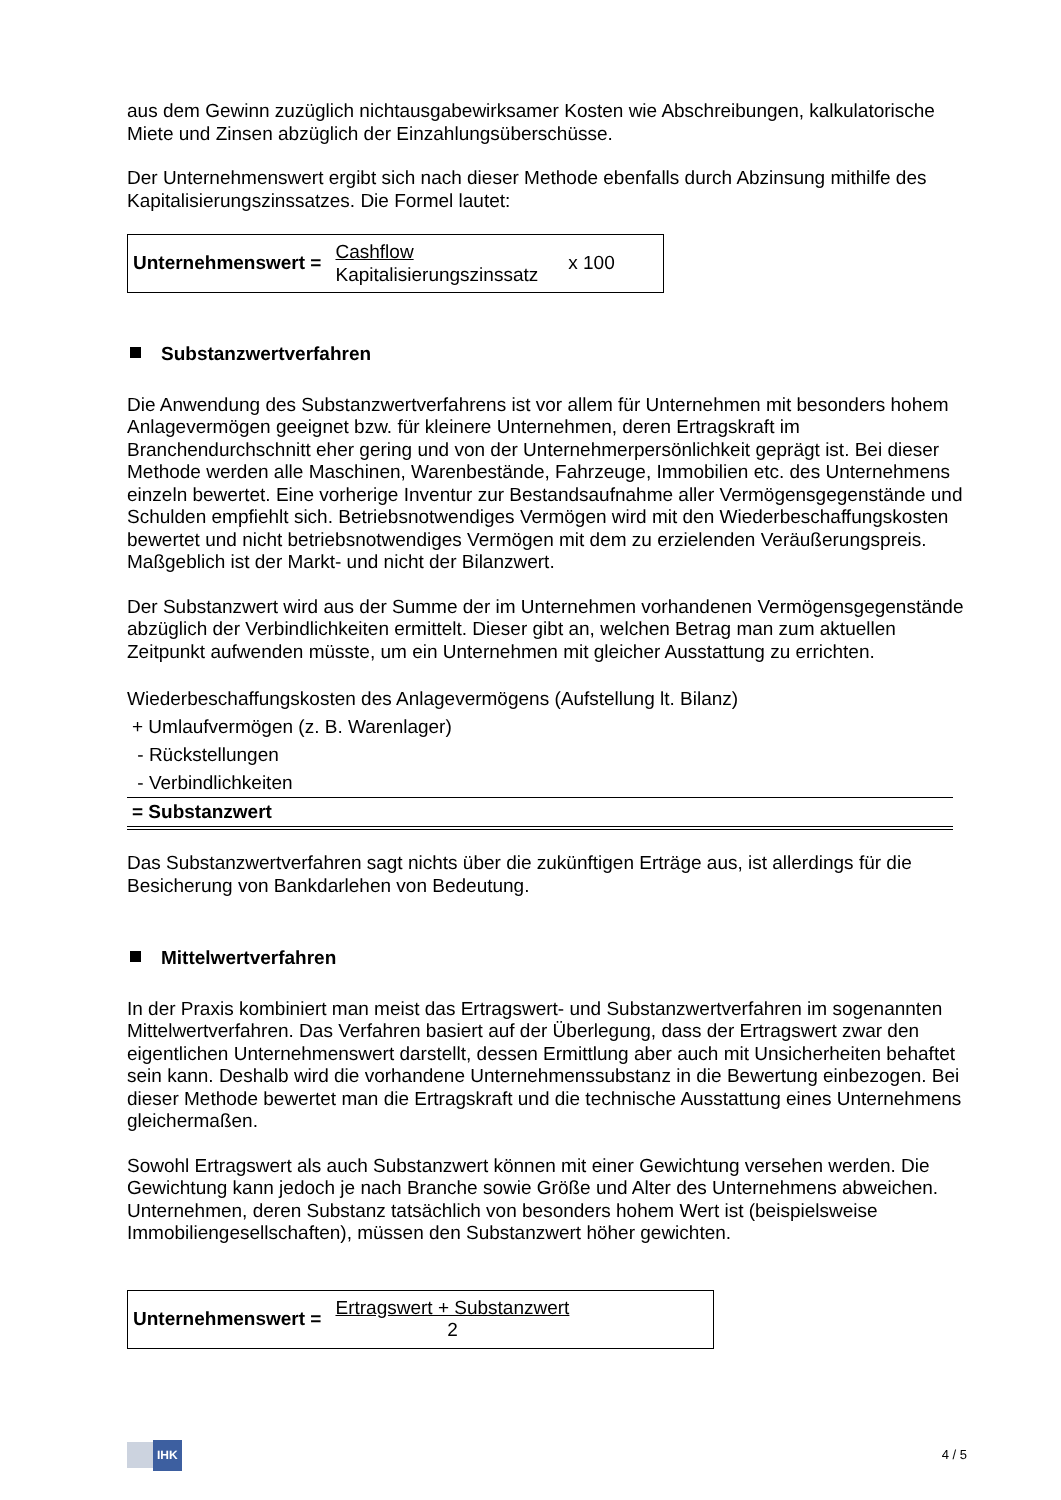aus dem Gewinn zuzüglich nichtausgabewirksamer Kosten wie Abschreibungen, kalkulatorische Miete und Zinsen abzüglich der Einzahlungsüberschüsse.
Der Unternehmenswert ergibt sich nach dieser Methode ebenfalls durch Abzinsung mithilfe des Kapitalisierungszinssatzes. Die Formel lautet:
Unternehmenswert =
Cashflow
Kapitalisierungszinssatz
x 100
Substanzwertverfahren
Die Anwendung des Substanzwertverfahrens ist vor allem für Unternehmen mit besonders hohem Anlagevermögen geeignet bzw. für kleinere Unternehmen, deren Ertragskraft im Branchendurchschnitt eher gering und von der Unternehmerpersönlichkeit geprägt ist. Bei dieser Methode werden alle Maschinen, Warenbestände, Fahrzeuge, Immobilien etc. des Unternehmens einzeln bewertet. Eine vorherige Inventur zur Bestandsaufnahme aller Vermögensgegenstände und Schulden empfiehlt sich. Betriebsnotwendiges Vermögen wird mit den Wiederbeschaffungskosten bewertet und nicht betriebsnotwendiges Vermögen mit dem zu erzielenden Veräußerungspreis. Maßgeblich ist der Markt- und nicht der Bilanzwert.
Der Substanzwert wird aus der Summe der im Unternehmen vorhandenen Vermögensgegenstände abzüglich der Verbindlichkeiten ermittelt. Dieser gibt an, welchen Betrag man zum aktuellen Zeitpunkt aufwenden müsste, um ein Unternehmen mit gleicher Ausstattung zu errichten.
| Wiederbeschaffungskosten des Anlagevermögens (Aufstellung lt. Bilanz) |
| + Umlaufvermögen (z. B. Warenlager) |
| - Rückstellungen |
| - Verbindlichkeiten |
| = Substanzwert |
Das Substanzwertverfahren sagt nichts über die zukünftigen Erträge aus, ist allerdings für die Besicherung von Bankdarlehen von Bedeutung.
Mittelwertverfahren
In der Praxis kombiniert man meist das Ertragswert- und Substanzwertverfahren im sogenannten Mittelwertverfahren. Das Verfahren basiert auf der Überlegung, dass der Ertragswert zwar den eigentlichen Unternehmenswert darstellt, dessen Ermittlung aber auch mit Unsicherheiten behaftet sein kann. Deshalb wird die vorhandene Unternehmenssubstanz in die Bewertung einbezogen. Bei dieser Methode bewertet man die Ertragskraft und die technische Ausstattung eines Unternehmens gleichermaßen.
Sowohl Ertragswert als auch Substanzwert können mit einer Gewichtung versehen werden. Die Gewichtung kann jedoch je nach Branche sowie Größe und Alter des Unternehmens abweichen. Unternehmen, deren Substanz tatsächlich von besonders hohem Wert ist (beispielsweise Immobiliengesellschaften), müssen den Substanzwert höher gewichten.
Unternehmenswert =
Ertragswert + Substanzwert
2
IHK
4 / 5